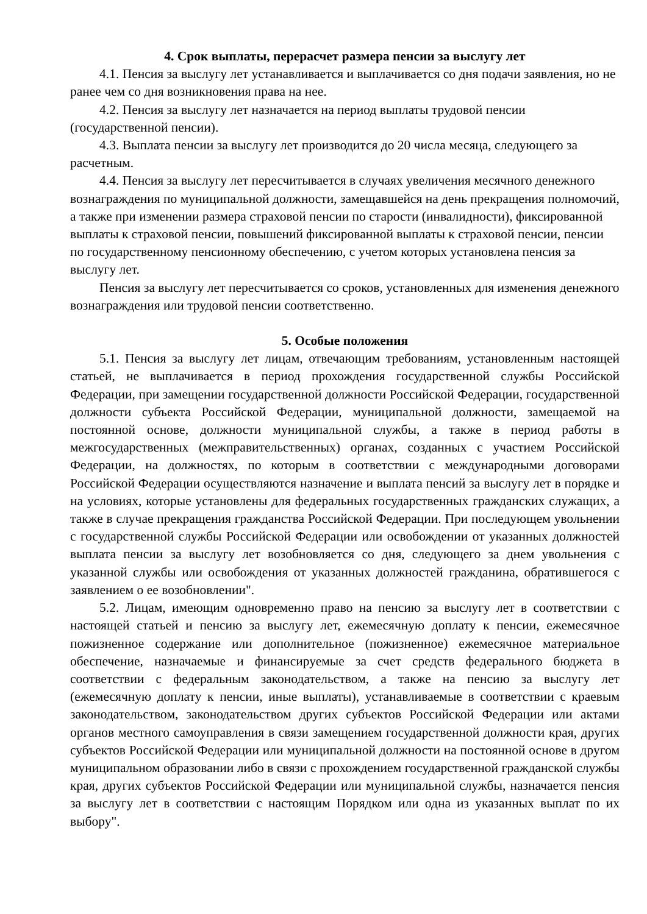4. Срок выплаты, перерасчет размера пенсии за выслугу лет
4.1. Пенсия за выслугу лет устанавливается и выплачивается со дня подачи заявления, но не ранее чем со дня возникновения права на нее.
4.2. Пенсия за выслугу лет назначается на период выплаты трудовой пенсии (государственной пенсии).
4.3. Выплата пенсии за выслугу лет производится до 20 числа месяца, следующего за расчетным.
4.4. Пенсия за выслугу лет пересчитывается в случаях увеличения месячного денежного вознаграждения по муниципальной должности, замещавшейся на день прекращения полномочий, а также при изменении размера страховой пенсии по старости (инвалидности), фиксированной выплаты к страховой пенсии, повышений фиксированной выплаты к страховой пенсии, пенсии по государственному пенсионному обеспечению, с учетом которых установлена пенсия за выслугу лет.
Пенсия за выслугу лет пересчитывается со сроков, установленных для изменения денежного вознаграждения или трудовой пенсии соответственно.
5. Особые положения
5.1. Пенсия за выслугу лет лицам, отвечающим требованиям, установленным настоящей статьей, не выплачивается в период прохождения государственной службы Российской Федерации, при замещении государственной должности Российской Федерации, государственной должности субъекта Российской Федерации, муниципальной должности, замещаемой на постоянной основе, должности муниципальной службы, а также в период работы в межгосударственных (межправительственных) органах, созданных с участием Российской Федерации, на должностях, по которым в соответствии с международными договорами Российской Федерации осуществляются назначение и выплата пенсий за выслугу лет в порядке и на условиях, которые установлены для федеральных государственных гражданских служащих, а также в случае прекращения гражданства Российской Федерации. При последующем увольнении с государственной службы Российской Федерации или освобождении от указанных должностей выплата пенсии за выслугу лет возобновляется со дня, следующего за днем увольнения с указанной службы или освобождения от указанных должностей гражданина, обратившегося с заявлением о ее возобновлении".
5.2. Лицам, имеющим одновременно право на пенсию за выслугу лет в соответствии с настоящей статьей и пенсию за выслугу лет, ежемесячную доплату к пенсии, ежемесячное пожизненное содержание или дополнительное (пожизненное) ежемесячное материальное обеспечение, назначаемые и финансируемые за счет средств федерального бюджета в соответствии с федеральным законодательством, а также на пенсию за выслугу лет (ежемесячную доплату к пенсии, иные выплаты), устанавливаемые в соответствии с краевым законодательством, законодательством других субъектов Российской Федерации или актами органов местного самоуправления в связи замещением государственной должности края, других субъектов Российской Федерации или муниципальной должности на постоянной основе в другом муниципальном образовании либо в связи с прохождением государственной гражданской службы края, других субъектов Российской Федерации или муниципальной службы, назначается пенсия за выслугу лет в соответствии с настоящим Порядком или одна из указанных выплат по их выбору".